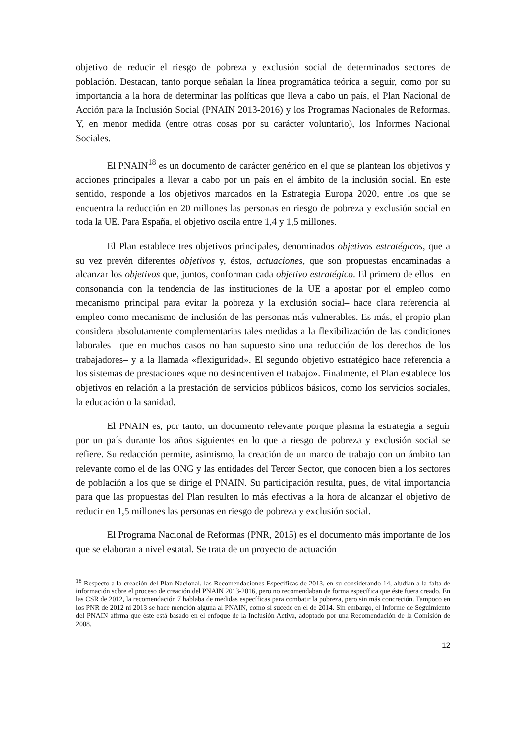objetivo de reducir el riesgo de pobreza y exclusión social de determinados sectores de población. Destacan, tanto porque señalan la línea programática teórica a seguir, como por su importancia a la hora de determinar las políticas que lleva a cabo un país, el Plan Nacional de Acción para la Inclusión Social (PNAIN 2013-2016) y los Programas Nacionales de Reformas. Y, en menor medida (entre otras cosas por su carácter voluntario), los Informes Nacional Sociales.
El PNAIN<sup>18</sup> es un documento de carácter genérico en el que se plantean los objetivos y acciones principales a llevar a cabo por un país en el ámbito de la inclusión social. En este sentido, responde a los objetivos marcados en la Estrategia Europa 2020, entre los que se encuentra la reducción en 20 millones las personas en riesgo de pobreza y exclusión social en toda la UE. Para España, el objetivo oscila entre 1,4 y 1,5 millones.
El Plan establece tres objetivos principales, denominados objetivos estratégicos, que a su vez prevén diferentes objetivos y, éstos, actuaciones, que son propuestas encaminadas a alcanzar los objetivos que, juntos, conforman cada objetivo estratégico. El primero de ellos –en consonancia con la tendencia de las instituciones de la UE a apostar por el empleo como mecanismo principal para evitar la pobreza y la exclusión social– hace clara referencia al empleo como mecanismo de inclusión de las personas más vulnerables. Es más, el propio plan considera absolutamente complementarias tales medidas a la flexibilización de las condiciones laborales –que en muchos casos no han supuesto sino una reducción de los derechos de los trabajadores– y a la llamada «flexiguridad». El segundo objetivo estratégico hace referencia a los sistemas de prestaciones «que no desincentiven el trabajo». Finalmente, el Plan establece los objetivos en relación a la prestación de servicios públicos básicos, como los servicios sociales, la educación o la sanidad.
El PNAIN es, por tanto, un documento relevante porque plasma la estrategia a seguir por un país durante los años siguientes en lo que a riesgo de pobreza y exclusión social se refiere. Su redacción permite, asimismo, la creación de un marco de trabajo con un ámbito tan relevante como el de las ONG y las entidades del Tercer Sector, que conocen bien a los sectores de población a los que se dirige el PNAIN. Su participación resulta, pues, de vital importancia para que las propuestas del Plan resulten lo más efectivas a la hora de alcanzar el objetivo de reducir en 1,5 millones las personas en riesgo de pobreza y exclusión social.
El Programa Nacional de Reformas (PNR, 2015) es el documento más importante de los que se elaboran a nivel estatal. Se trata de un proyecto de actuación
<sup>18</sup> Respecto a la creación del Plan Nacional, las Recomendaciones Específicas de 2013, en su considerando 14, aludían a la falta de información sobre el proceso de creación del PNAIN 2013-2016, pero no recomendaban de forma específica que éste fuera creado. En las CSR de 2012, la recomendación 7 hablaba de medidas específicas para combatir la pobreza, pero sin más concreción. Tampoco en los PNR de 2012 ni 2013 se hace mención alguna al PNAIN, como sí sucede en el de 2014. Sin embargo, el Informe de Seguimiento del PNAIN afirma que éste está basado en el enfoque de la Inclusión Activa, adoptado por una Recomendación de la Comisión de 2008.
12